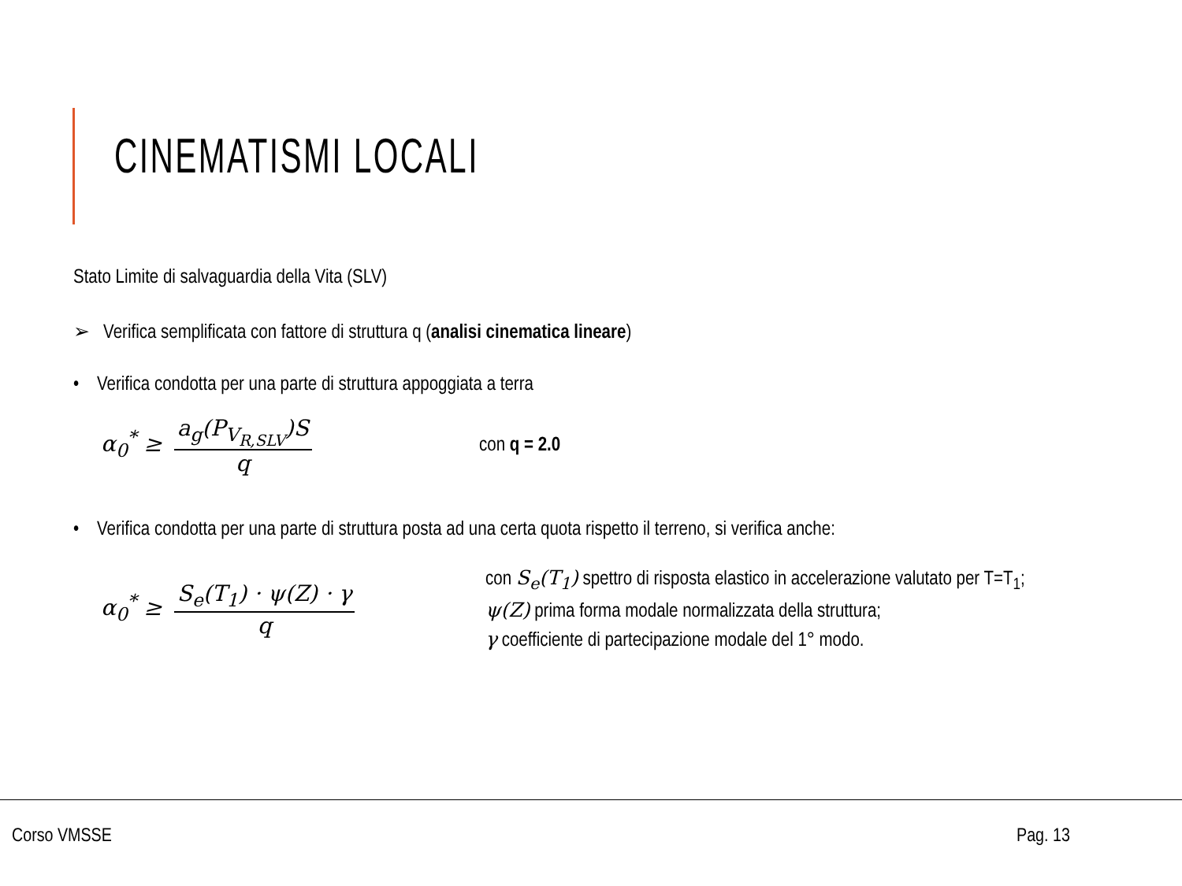CINEMATISMI LOCALI
Stato Limite di salvaguardia della Vita (SLV)
➢ Verifica semplificata con fattore di struttura q (analisi cinematica lineare)
• Verifica condotta per una parte di struttura appoggiata a terra
α<sub>0</sub><sup>*</sup> ≥ a<sub>g</sub>(P<sub>V<sub>R,SLV</sub></sub>)S q con q = 2.0
• Verifica condotta per una parte di struttura posta ad una certa quota rispetto il terreno, si verifica anche:
α<sub>0</sub><sup>*</sup> ≥ S<sub>e</sub>(T<sub>1</sub>) · ψ(Z) · γ q
con S<sub>e</sub>(T<sub>1</sub>) spettro di risposta elastico in accelerazione valutato per T=T<sub>1</sub>;
ψ(Z) prima forma modale normalizzata della struttura;
γ coefficiente di partecipazione modale del 1° modo.
Corso VMSSE Pag. 13